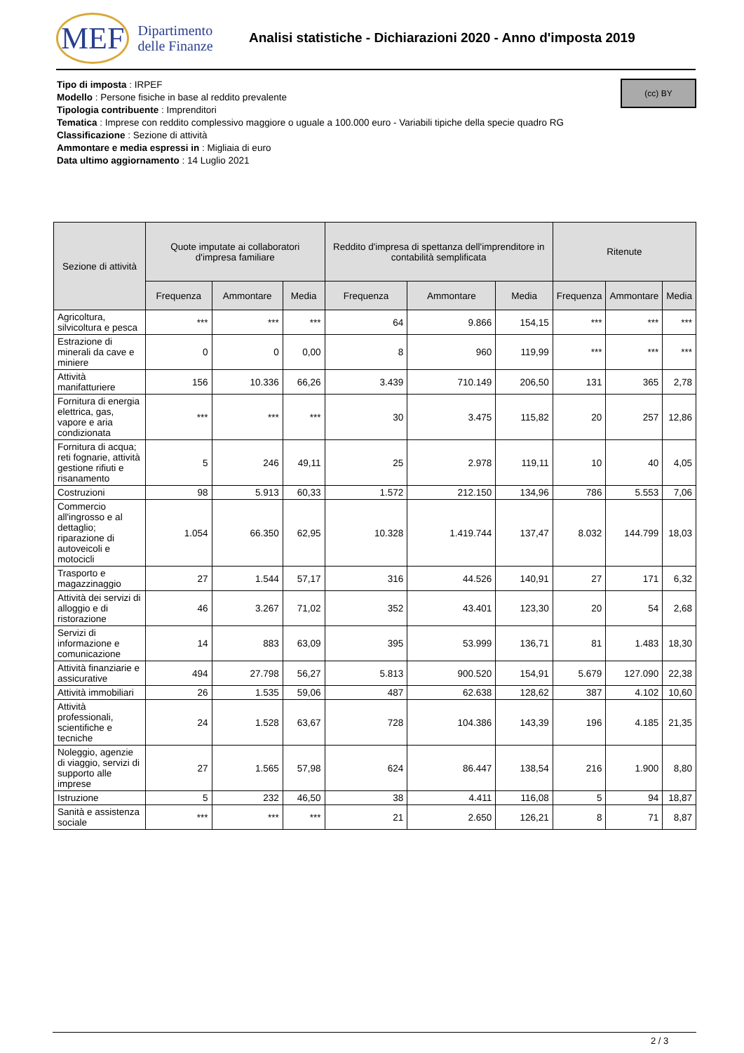MEF Dipartimento
delle Finanze
Analisi statistiche - Dichiarazioni 2020 - Anno d'imposta 2019
(cc) BY
Tipo di imposta : IRPEF
Modello : Persone fisiche in base al reddito prevalente
Tipologia contribuente : Imprenditori
Tematica : Imprese con reddito complessivo maggiore o uguale a 100.000 euro - Variabili tipiche della specie quadro RG
Classificazione : Sezione di attività
Ammontare e media espressi in : Migliaia di euro
Data ultimo aggiornamento : 14 Luglio 2021
| Sezione di attività | Quote imputate ai collaboratori d'impresa familiare | | | Reddito d'impresa di spettanza dell'imprenditore in contabilità semplificata | | | Ritenute | | |
| --- | --- | --- | --- | --- | --- | --- | --- | --- | --- |
| | Frequenza | Ammontare | Media | Frequenza | Ammontare | Media | Frequenza | Ammontare | Media |
| Agricoltura, silvicoltura e pesca | *** | *** | *** | 64 | 9.866 | 154,15 | *** | *** | *** |
| Estrazione di minerali da cave e miniere | 0 | 0 | 0,00 | 8 | 960 | 119,99 | *** | *** | *** |
| Attività manifatturiere | 156 | 10.336 | 66,26 | 3.439 | 710.149 | 206,50 | 131 | 365 | 2,78 |
| Fornitura di energia elettrica, gas, vapore e aria condizionata | *** | *** | *** | 30 | 3.475 | 115,82 | 20 | 257 | 12,86 |
| Fornitura di acqua; reti fognarie, attività gestione rifiuti e risanamento | 5 | 246 | 49,11 | 25 | 2.978 | 119,11 | 10 | 40 | 4,05 |
| Costruzioni | 98 | 5.913 | 60,33 | 1.572 | 212.150 | 134,96 | 786 | 5.553 | 7,06 |
| Commercio all'ingrosso e al dettaglio; riparazione di autoveicoli e motocicli | 1.054 | 66.350 | 62,95 | 10.328 | 1.419.744 | 137,47 | 8.032 | 144.799 | 18,03 |
| Trasporto e magazzinaggio | 27 | 1.544 | 57,17 | 316 | 44.526 | 140,91 | 27 | 171 | 6,32 |
| Attività dei servizi di alloggio e di ristorazione | 46 | 3.267 | 71,02 | 352 | 43.401 | 123,30 | 20 | 54 | 2,68 |
| Servizi di informazione e comunicazione | 14 | 883 | 63,09 | 395 | 53.999 | 136,71 | 81 | 1.483 | 18,30 |
| Attività finanziarie e assicurative | 494 | 27.798 | 56,27 | 5.813 | 900.520 | 154,91 | 5.679 | 127.090 | 22,38 |
| Attività immobiliari | 26 | 1.535 | 59,06 | 487 | 62.638 | 128,62 | 387 | 4.102 | 10,60 |
| Attività professionali, scientifiche e tecniche | 24 | 1.528 | 63,67 | 728 | 104.386 | 143,39 | 196 | 4.185 | 21,35 |
| Noleggio, agenzie di viaggio, servizi di supporto alle imprese | 27 | 1.565 | 57,98 | 624 | 86.447 | 138,54 | 216 | 1.900 | 8,80 |
| Istruzione | 5 | 232 | 46,50 | 38 | 4.411 | 116,08 | 5 | 94 | 18,87 |
| Sanità e assistenza sociale | *** | *** | *** | 21 | 2.650 | 126,21 | 8 | 71 | 8,87 |
2 / 3